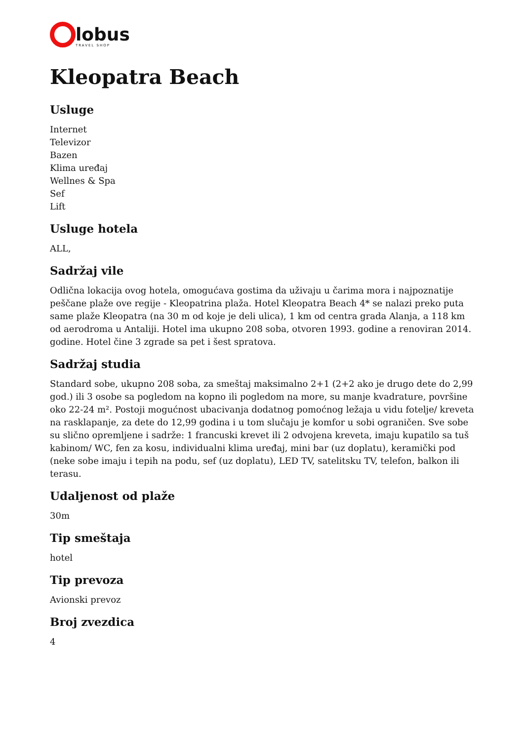lobus
TRAVEL SHOP
Kleopatra Beach
Usluge
Internet
Televizor
Bazen
Klima uređaj
Wellnes & Spa
Sef
Lift
Usluge hotela
ALL,
Sadržaj vile
Odlična lokacija ovog hotela, omogućava gostima da uživaju u čarima mora i najpoznatije peščane plaže ove regije - Kleopatrina plaža. Hotel Kleopatra Beach 4* se nalazi preko puta same plaže Kleopatra (na 30 m od koje je deli ulica), 1 km od centra grada Alanja, a 118 km od aerodroma u Antaliji. Hotel ima ukupno 208 soba, otvoren 1993. godine a renoviran 2014. godine. Hotel čine 3 zgrade sa pet i šest spratova.
Sadržaj studia
Standard sobe, ukupno 208 soba, za smeštaj maksimalno 2+1 (2+2 ako je drugo dete do 2,99 god.) ili 3 osobe sa pogledom na kopno ili pogledom na more, su manje kvadrature, površine oko 22-24 m². Postoji mogućnost ubacivanja dodatnog pomoćnog ležaja u vidu fotelje/ kreveta na rasklapanje, za dete do 12,99 godina i u tom slučaju je komfor u sobi ograničen. Sve sobe su slično opremljene i sadrže: 1 francuski krevet ili 2 odvojena kreveta, imaju kupatilo sa tuš kabinom/ WC, fen za kosu, individualni klima uređaj, mini bar (uz doplatu), keramički pod (neke sobe imaju i tepih na podu, sef (uz doplatu), LED TV, satelitsku TV, telefon, balkon ili terasu.
Udaljenost od plaže
30m
Tip smeštaja
hotel
Tip prevoza
Avionski prevoz
Broj zvezdica
4